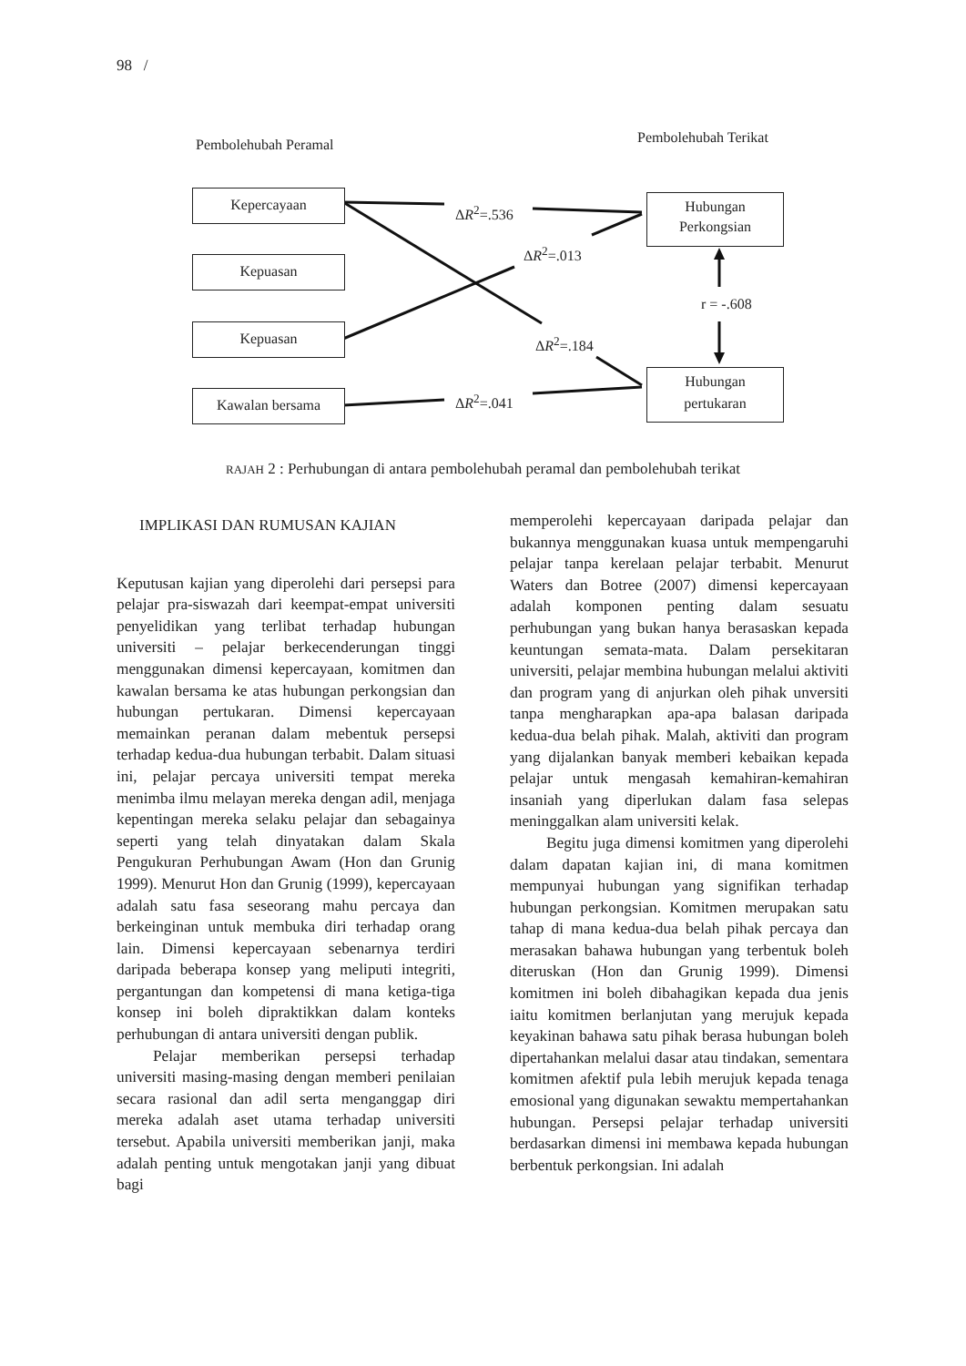98 /
Pembolehubah Peramal Pembolehubah Terikat
Kepercayaan
Kepuasan
Kepuasan
Kawalan bersama
Hubungan
Perkongsian
Hubungan
pertukaran
ΔR<sup>2</sup>=.536
ΔR<sup>2</sup>=.013
r = -.608
ΔR<sup>2</sup>=.184
ΔR<sup>2</sup>=.041
RAJAH 2 : Perhubungan di antara pembolehubah peramal dan pembolehubah terikat
IMPLIKASI DAN RUMUSAN KAJIAN
Keputusan kajian yang diperolehi dari persepsi para pelajar pra-siswazah dari keempat-empat universiti penyelidikan yang terlibat terhadap hubungan universiti – pelajar berkecenderungan tinggi menggunakan dimensi kepercayaan, komitmen dan kawalan bersama ke atas hubungan perkongsian dan hubungan pertukaran. Dimensi kepercayaan memainkan peranan dalam mebentuk persepsi terhadap kedua-dua hubungan terbabit. Dalam situasi ini, pelajar percaya universiti tempat mereka menimba ilmu melayan mereka dengan adil, menjaga kepentingan mereka selaku pelajar dan sebagainya seperti yang telah dinyatakan dalam Skala Pengukuran Perhubungan Awam (Hon dan Grunig 1999). Menurut Hon dan Grunig (1999), kepercayaan adalah satu fasa seseorang mahu percaya dan berkeinginan untuk membuka diri terhadap orang lain. Dimensi kepercayaan sebenarnya terdiri daripada beberapa konsep yang meliputi integriti, pergantungan dan kompetensi di mana ketiga-tiga konsep ini boleh dipraktikkan dalam konteks perhubungan di antara universiti dengan publik.
Pelajar memberikan persepsi terhadap universiti masing-masing dengan memberi penilaian secara rasional dan adil serta menganggap diri mereka adalah aset utama terhadap universiti tersebut. Apabila universiti memberikan janji, maka adalah penting untuk mengotakan janji yang dibuat bagi
memperolehi kepercayaan daripada pelajar dan bukannya menggunakan kuasa untuk mempengaruhi pelajar tanpa kerelaan pelajar terbabit. Menurut Waters dan Botree (2007) dimensi kepercayaan adalah komponen penting dalam sesuatu perhubungan yang bukan hanya berasaskan kepada keuntungan semata-mata. Dalam persekitaran universiti, pelajar membina hubungan melalui aktiviti dan program yang di anjurkan oleh pihak unversiti tanpa mengharapkan apa-apa balasan daripada kedua-dua belah pihak. Malah, aktiviti dan program yang dijalankan banyak memberi kebaikan kepada pelajar untuk mengasah kemahiran-kemahiran insaniah yang diperlukan dalam fasa selepas meninggalkan alam universiti kelak.
Begitu juga dimensi komitmen yang diperolehi dalam dapatan kajian ini, di mana komitmen mempunyai hubungan yang signifikan terhadap hubungan perkongsian. Komitmen merupakan satu tahap di mana kedua-dua belah pihak percaya dan merasakan bahawa hubungan yang terbentuk boleh diteruskan (Hon dan Grunig 1999). Dimensi komitmen ini boleh dibahagikan kepada dua jenis iaitu komitmen berlanjutan yang merujuk kepada keyakinan bahawa satu pihak berasa hubungan boleh dipertahankan melalui dasar atau tindakan, sementara komitmen afektif pula lebih merujuk kepada tenaga emosional yang digunakan sewaktu mempertahankan hubungan. Persepsi pelajar terhadap universiti berdasarkan dimensi ini membawa kepada hubungan berbentuk perkongsian. Ini adalah